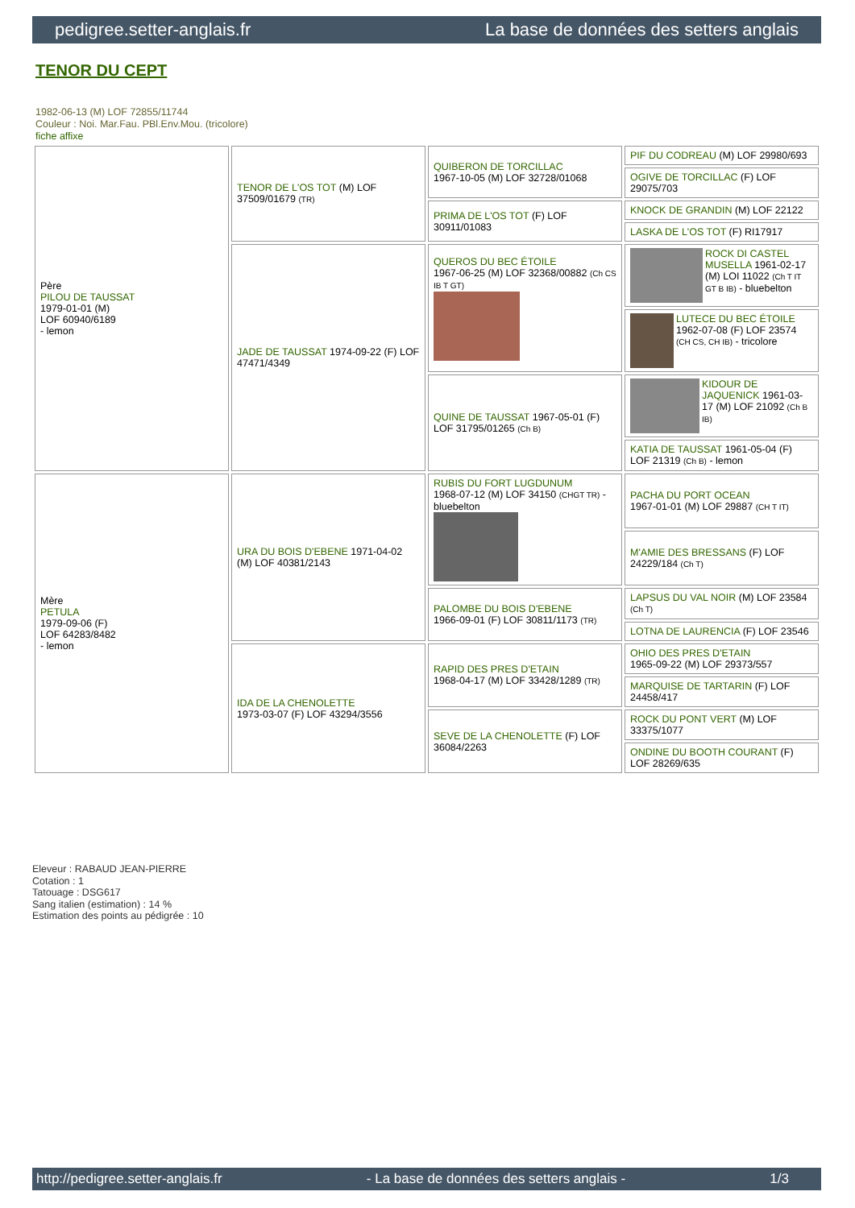pedigree.setter-anglais.fr La base de données des setters anglais
TENOR DU CEPT
1982-06-13 (M) LOF 72855/11744
Couleur : Noi. Mar.Fau. PBl.Env.Mou. (tricolore)
fiche affixe
| Père PILOU DE TAUSSAT 1979-01-01 (M) LOF 60940/6189 - lemon | TENOR DE L'OS TOT (M) LOF 37509/01679 (TR) | QUIBERON DE TORCILLAC 1967-10-05 (M) LOF 32728/01068 | PIF DU CODREAU (M) LOF 29980/693 |
| | | | OGIVE DE TORCILLAC (F) LOF 29075/703 |
| | | PRIMA DE L'OS TOT (F) LOF 30911/01083 | KNOCK DE GRANDIN (M) LOF 22122 |
| | | | LASKA DE L'OS TOT (F) RI17917 |
| | JADE DE TAUSSAT 1974-09-22 (F) LOF 47471/4349 | QUEROS DU BEC ÉTOILE 1967-06-25 (M) LOF 32368/00882 (Ch CS IB T GT) | ROCK DI CASTEL MUSELLA 1961-02-17 (M) LOI 11022 (Ch T IT GT B IB) - bluebelton |
| | | | LUTECE DU BEC ÉTOILE 1962-07-08 (F) LOF 23574 (CH CS, CH IB) - tricolore |
| | | QUINE DE TAUSSAT 1967-05-01 (F) LOF 31795/01265 (Ch B) | KIDOUR DE JAQUENICK 1961-03-17 (M) LOF 21092 (Ch B IB) |
| | | | KATIA DE TAUSSAT 1961-05-04 (F) LOF 21319 (Ch B) - lemon |
| Mère PETULA 1979-09-06 (F) LOF 64283/8482 - lemon | URA DU BOIS D'EBENE 1971-04-02 (M) LOF 40381/2143 | RUBIS DU FORT LUGDUNUM 1968-07-12 (M) LOF 34150 (CHGT TR) - bluebelton | PACHA DU PORT OCEAN 1967-01-01 (M) LOF 29887 (CH T IT) |
| | | | M'AMIE DES BRESSANS (F) LOF 24229/184 (Ch T) |
| | | PALOMBE DU BOIS D'EBENE 1966-09-01 (F) LOF 30811/1173 (TR) | LAPSUS DU VAL NOIR (M) LOF 23584 (Ch T) |
| | | | LOTNA DE LAURENCIA (F) LOF 23546 |
| | IDA DE LA CHENOLETTE 1973-03-07 (F) LOF 43294/3556 | RAPID DES PRES D'ETAIN 1968-04-17 (M) LOF 33428/1289 (TR) | OHIO DES PRES D'ETAIN 1965-09-22 (M) LOF 29373/557 |
| | | | MARQUISE DE TARTARIN (F) LOF 24458/417 |
| | | SEVE DE LA CHENOLETTE (F) LOF 36084/2263 | ROCK DU PONT VERT (M) LOF 33375/1077 |
| | | | ONDINE DU BOOTH COURANT (F) LOF 28269/635 |
Eleveur : RABAUD JEAN-PIERRE
Cotation : 1
Tatouage : DSG617
Sang italien (estimation) : 14 %
Estimation des points au pédigrée : 10
http://pedigree.setter-anglais.fr - La base de données des setters anglais - 1/3